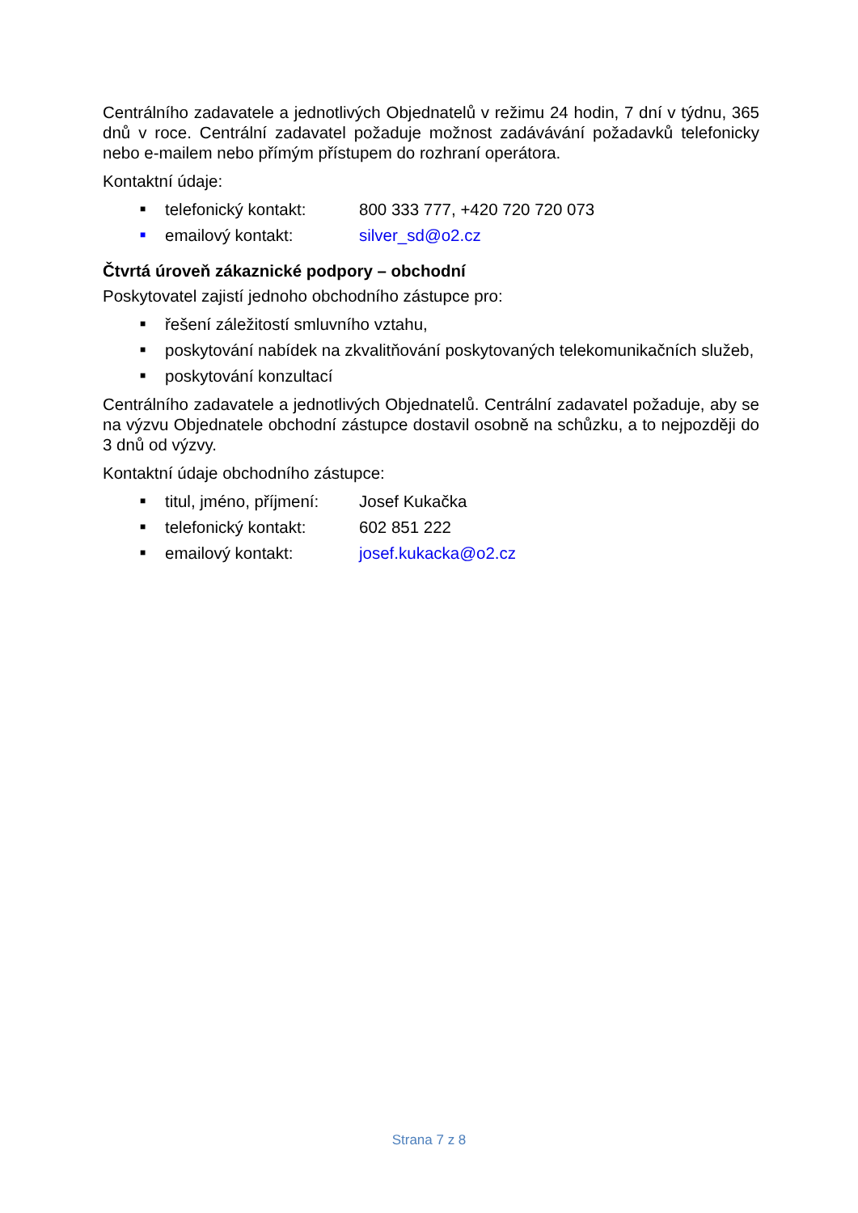Centrálního zadavatele a jednotlivých Objednatelů v režimu 24 hodin, 7 dní v týdnu, 365 dnů v roce. Centrální zadavatel požaduje možnost zadávávání požadavků telefonicky nebo e-mailem nebo přímým přístupem do rozhraní operátora.
Kontaktní údaje:
■ telefonický kontakt: 800 333 777, +420 720 720 073
■ emailový kontakt: silver_sd@o2.cz
Čtvrtá úroveň zákaznické podpory – obchodní
Poskytovatel zajistí jednoho obchodního zástupce pro:
■ řešení záležitostí smluvního vztahu,
■ poskytování nabídek na zkvalitňování poskytovaných telekomunikačních služeb,
■ poskytování konzultací
Centrálního zadavatele a jednotlivých Objednatelů. Centrální zadavatel požaduje, aby se na výzvu Objednatele obchodní zástupce dostavil osobně na schůzku, a to nejpozději do 3 dnů od výzvy.
Kontaktní údaje obchodního zástupce:
■ titul, jméno, příjmení: Josef Kukačka
■ telefonický kontakt: 602 851 222
■ emailový kontakt: josef.kukacka@o2.cz
Strana 7 z 8